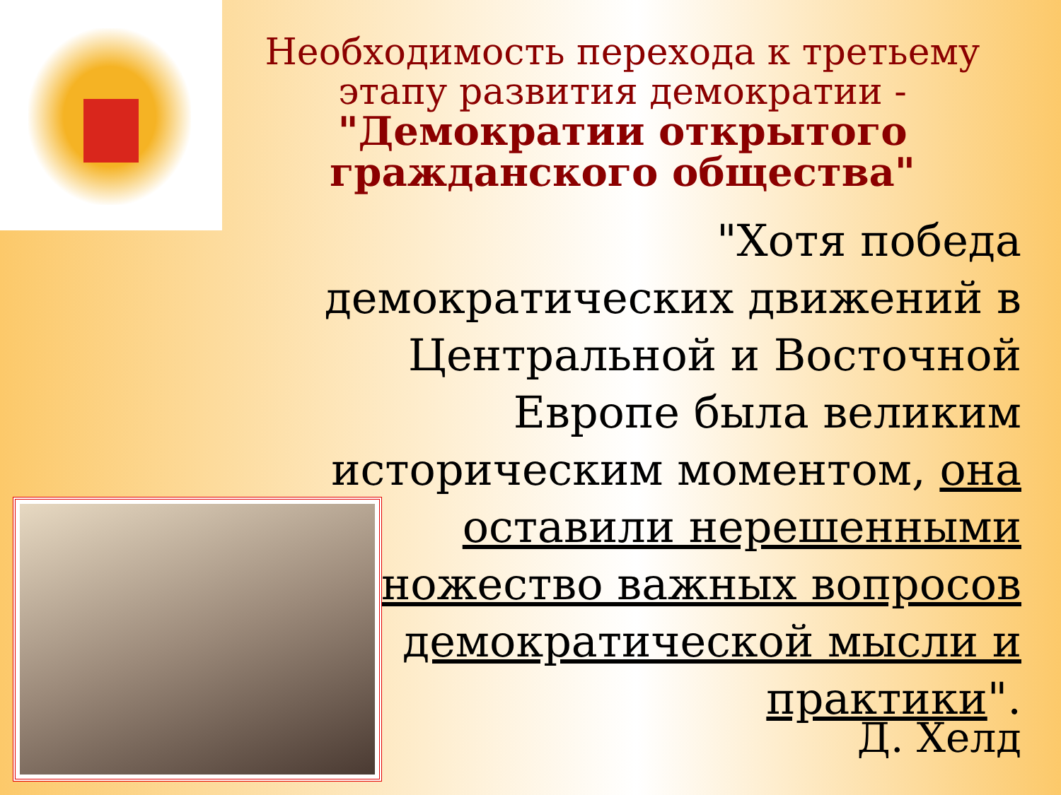Необходимость перехода к третьему этапу развития демократии - "Демократии открытого гражданского общества"
"Хотя победа демократических движений в Центральной и Восточной Европе была великим историческим моментом, она оставили нерешенными множество важных вопросов демократической мысли и практики".
Д. Хелд